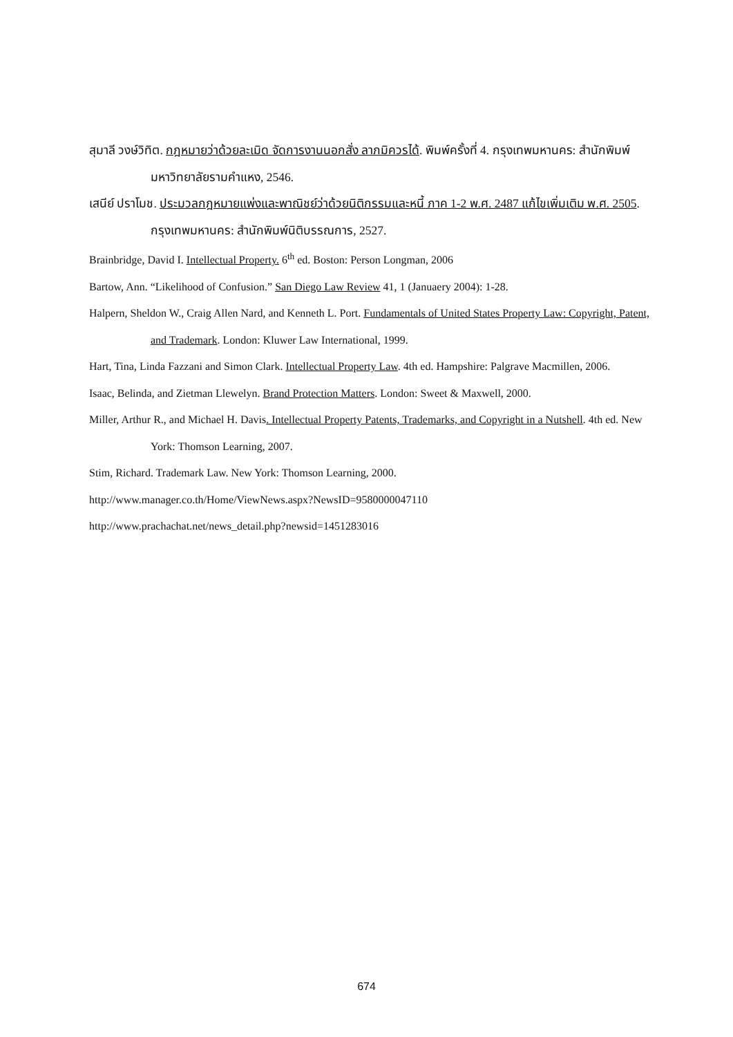สุมาลี วงษ์วิทิต. กฎหมายว่าด้วยละเมิด จัดการงานนอกสั่ง ลาภมิควรได้. พิมพ์ครั้งที่ 4. กรุงเทพมหานคร: สำนักพิมพ์มหาวิทยาลัยรามคำแหง, 2546.
เสนีย์ ปราโมช. ประมวลกฎหมายแพ่งและพาณิชย์ว่าด้วยนิติกรรมและหนี้ ภาค 1-2 พ.ศ. 2487 แก้ไขเพิ่มเติม พ.ศ. 2505. กรุงเทพมหานคร: สำนักพิมพ์นิติบรรณการ, 2527.
Brainbridge, David I. Intellectual Property. 6<sup>th</sup> ed. Boston: Person Longman, 2006
Bartow, Ann. “Likelihood of Confusion.” San Diego Law Review 41, 1 (Januaery 2004): 1-28.
Halpern, Sheldon W., Craig Allen Nard, and Kenneth L. Port. Fundamentals of United States Property Law: Copyright, Patent, and Trademark. London: Kluwer Law International, 1999.
Hart, Tina, Linda Fazzani and Simon Clark. Intellectual Property Law. 4th ed. Hampshire: Palgrave Macmillen, 2006.
Isaac, Belinda, and Zietman Llewelyn. Brand Protection Matters. London: Sweet & Maxwell, 2000.
Miller, Arthur R., and Michael H. Davis. Intellectual Property Patents, Trademarks, and Copyright in a Nutshell. 4th ed. New York: Thomson Learning, 2007.
Stim, Richard. Trademark Law. New York: Thomson Learning, 2000.
http://www.manager.co.th/Home/ViewNews.aspx?NewsID=9580000047110
http://www.prachachat.net/news_detail.php?newsid=1451283016
674